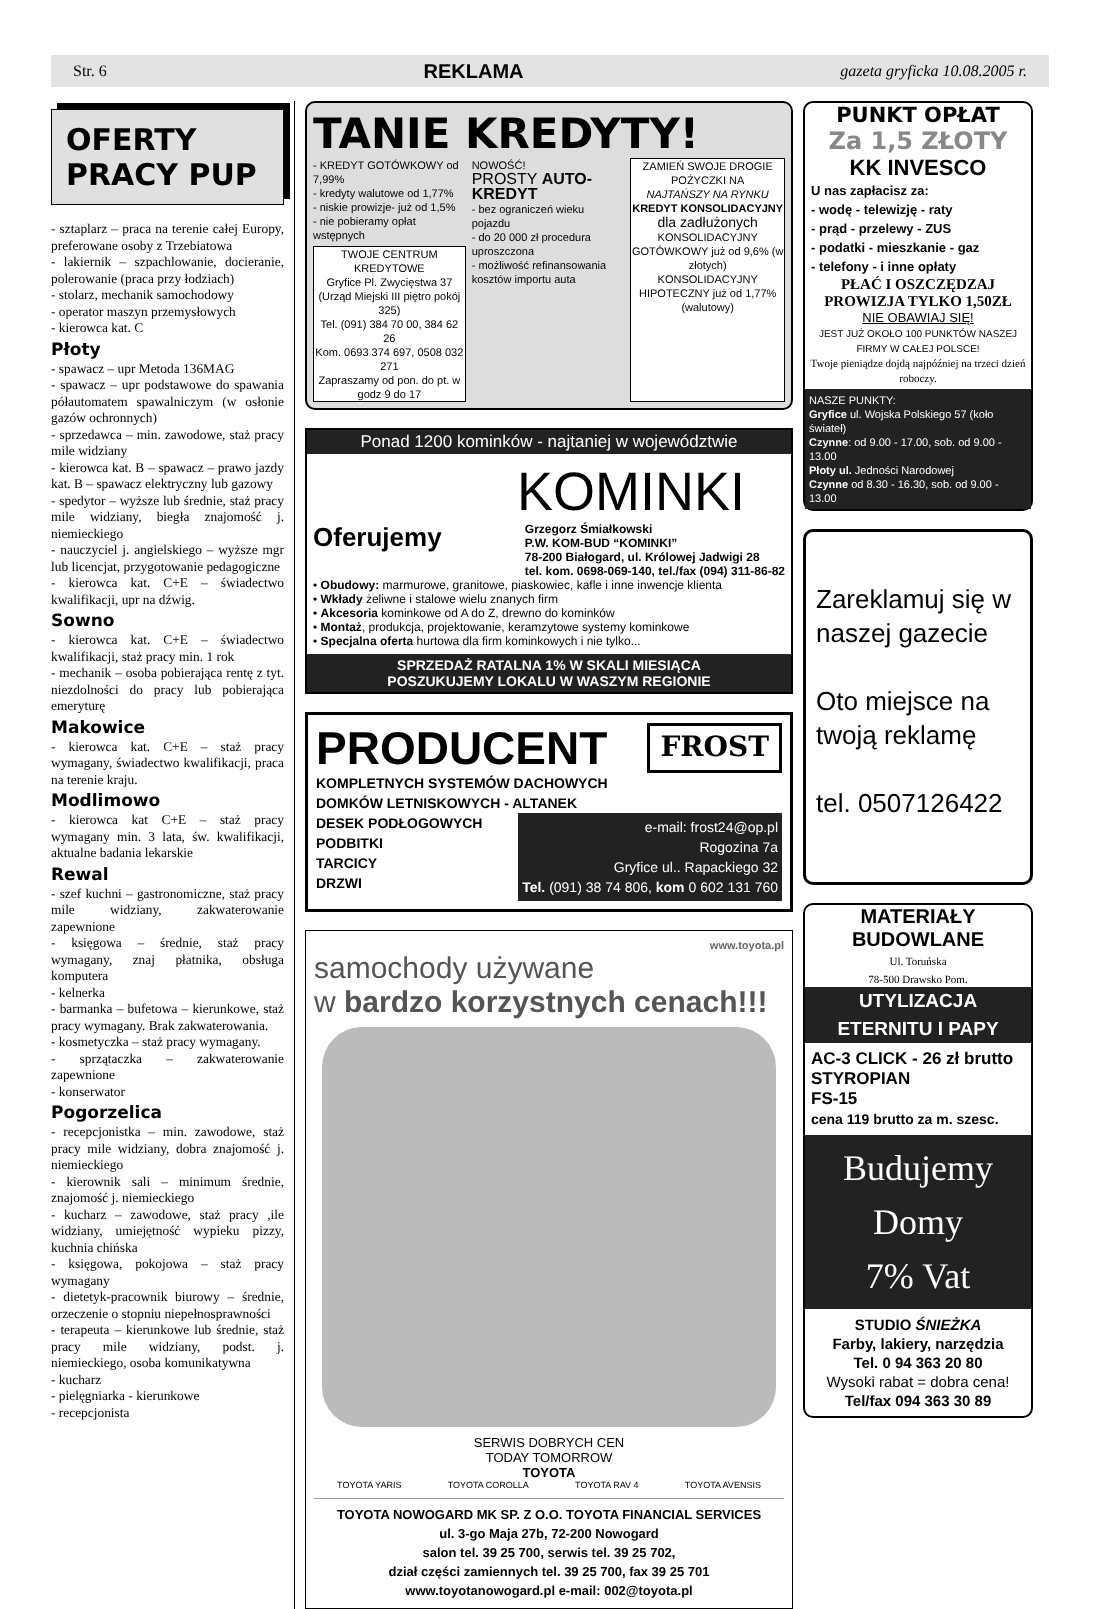Str. 6 REKLAMA gazeta gryficka 10.08.2005 r.
OFERTY
PRACY PUP
- sztaplarz – praca na terenie całej Europy, preferowane osoby z Trzebiatowa
- lakiernik – szpachlowanie, docieranie, polerowanie (praca przy łodziach)
- stolarz, mechanik samochodowy
- operator maszyn przemysłowych
- kierowca kat. C
Płoty
- spawacz – upr Metoda 136MAG
- spawacz – upr podstawowe do spawania półautomatem spawalniczym (w osłonie gazów ochronnych)
- sprzedawca – min. zawodowe, staż pracy mile widziany
- kierowca kat. B – spawacz – prawo jazdy kat. B – spawacz elektryczny lub gazowy
- spedytor – wyższe lub średnie, staż pracy mile widziany, biegła znajomość j. niemieckiego
- nauczyciel j. angielskiego – wyższe mgr lub licencjat, przygotowanie pedagogiczne
- kierowca kat. C+E – świadectwo kwalifikacji, upr na dźwig.
Sowno
- kierowca kat. C+E – świadectwo kwalifikacji, staż pracy min. 1 rok
- mechanik – osoba pobierająca rentę z tyt. niezdolności do pracy lub pobierająca emeryturę
Makowice
- kierowca kat. C+E – staż pracy wymagany, świadectwo kwalifikacji, praca na terenie kraju.
Modlimowo
- kierowca kat C+E – staż pracy wymagany min. 3 lata, św. kwalifikacji, aktualne badania lekarskie
Rewal
- szef kuchni – gastronomiczne, staż pracy mile widziany, zakwaterowanie zapewnione
- księgowa – średnie, staż pracy wymagany, znaj płatnika, obsługa komputera
- kelnerka
- barmanka – bufetowa – kierunkowe, staż pracy wymagany. Brak zakwaterowania.
- kosmetyczka – staż pracy wymagany.
- sprzątaczka – zakwaterowanie zapewnione
- konserwator
Pogorzelica
- recepcjonistka – min. zawodowe, staż pracy mile widziany, dobra znajomość j. niemieckiego
- kierownik sali – minimum średnie, znajomość j. niemieckiego
- kucharz – zawodowe, staż pracy ,ile widziany, umiejętność wypieku pizzy, kuchnia chińska
- księgowa, pokojowa – staż pracy wymagany
- dietetyk-pracownik biurowy – średnie, orzeczenie o stopniu niepełnosprawności
- terapeuta – kierunkowe lub średnie, staż pracy mile widziany, podst. j. niemieckiego, osoba komunikatywna
- kucharz
- pielęgniarka - kierunkowe
- recepcjonista
TANIE KREDYTY!
- KREDYT GOTÓWKOWY od 7,99%
- kredyty walutowe od 1,77%
- niskie prowizje- już od 1,5%
- nie pobieramy opłat wstępnych
TWOJE CENTRUM KREDYTOWE
Gryfice Pl. Zwycięstwa 37
(Urząd Miejski III piętro pokój 325)
Tel. (091) 384 70 00, 384 62 26
Kom. 0693 374 697, 0508 032 271
Zapraszamy od pon. do pt. w godz 9 do 17
NOWOŚĆ!
PROSTY AUTO-KREDYT
- bez ograniczeń wieku pojazdu
- do 20 000 zł procedura uproszczona
- możliwość refinansowania kosztów importu auta
ZAMIEŃ SWOJE DROGIE POŻYCZKI NA
NAJTAŃSZY NA RYNKU
KREDYT KONSOLIDACYJNY
dla zadłużonych
KONSOLIDACYJNY GOTÓWKOWY już od 9,6% (w złotych)
KONSOLIDACYJNY HIPOTECZNY już od 1,77% (walutowy)
Ponad 1200 kominków - najtaniej w województwie
KOMINKI
Oferujemy Grzegorz Śmiałkowski
P.W. KOM-BUD “KOMINKI”
78-200 Białogard, ul. Królowej Jadwigi 28
tel. kom. 0698-069-140, tel./fax (094) 311-86-82
• Obudowy: marmurowe, granitowe, piaskowiec, kafle i inne inwencje klienta
• Wkłady żeliwne i stalowe wielu znanych firm
• Akcesoria kominkowe od A do Z, drewno do kominków
• Montaż, produkcja, projektowanie, keramzytowe systemy kominkowe
• Specjalna oferta hurtowa dla firm kominkowych i nie tylko...
SPRZEDAŻ RATALNA 1% W SKALI MIESIĄCA
POSZUKUJEMY LOKALU W WASZYM REGIONIE
PRODUCENT FROST
KOMPLETNYCH SYSTEMÓW DACHOWYCH
DOMKÓW LETNISKOWYCH - ALTANEK
DESEK PODŁOGOWYCH
PODBITKI
TARCICY
DRZWI e-mail: frost24@op.pl
Rogozina 7a
Gryfice ul.. Rapackiego 32
Tel. (091) 38 74 806, kom 0 602 131 760
www.toyota.pl
samochody używane
w bardzo korzystnych cenach!!!
SERWIS DOBRYCH CEN
TODAY TOMORROW
TOYOTA
TOYOTA YARIS TOYOTA COROLLA TOYOTA RAV 4 TOYOTA AVENSIS
TOYOTA NOWOGARD MK SP. Z O.O. TOYOTA FINANCIAL SERVICES
ul. 3-go Maja 27b, 72-200 Nowogard
salon tel. 39 25 700, serwis tel. 39 25 702,
dział części zamiennych tel. 39 25 700, fax 39 25 701
www.toyotanowogard.pl e-mail: 002@toyota.pl
PUNKT OPŁAT
Za 1,5 ZŁOTY
KK INVESCO
U nas zapłacisz za:
- wodę - telewizję - raty
- prąd - przelewy - ZUS
- podatki - mieszkanie - gaz
- telefony - i inne opłaty
PŁAĆ I OSZCZĘDZAJ
PROWIZJA TYLKO 1,50ZŁ
NIE OBAWIAJ SIĘ!
JEST JUŻ OKOŁO 100 PUNKTÓW NASZEJ FIRMY W CAŁEJ POLSCE!
Twoje pieniądze dojdą najpóźniej na trzeci dzień roboczy.
NASZE PUNKTY:
Gryfice ul. Wojska Polskiego 57 (koło świateł)
Czynne: od 9.00 - 17.00, sob. od 9.00 - 13.00
Płoty ul. Jedności Narodowej
Czynne od 8.30 - 16.30, sob. od 9.00 - 13.00
Zareklamuj się w naszej gazecie
Oto miejsce na twoją reklamę
tel. 0507126422
MATERIAŁY
BUDOWLANE
Ul. Toruńska
78-500 Drawsko Pom.
UTYLIZACJA
ETERNITU I PAPY
AC-3 CLICK - 26 zł brutto
STYROPIAN
FS-15
cena 119 brutto za m. szesc.
Budujemy
Domy
7% Vat
STUDIO ŚNIEŻKA
Farby, lakiery, narzędzia
Tel. 0 94 363 20 80
Wysoki rabat = dobra cena!
Tel/fax 094 363 30 89